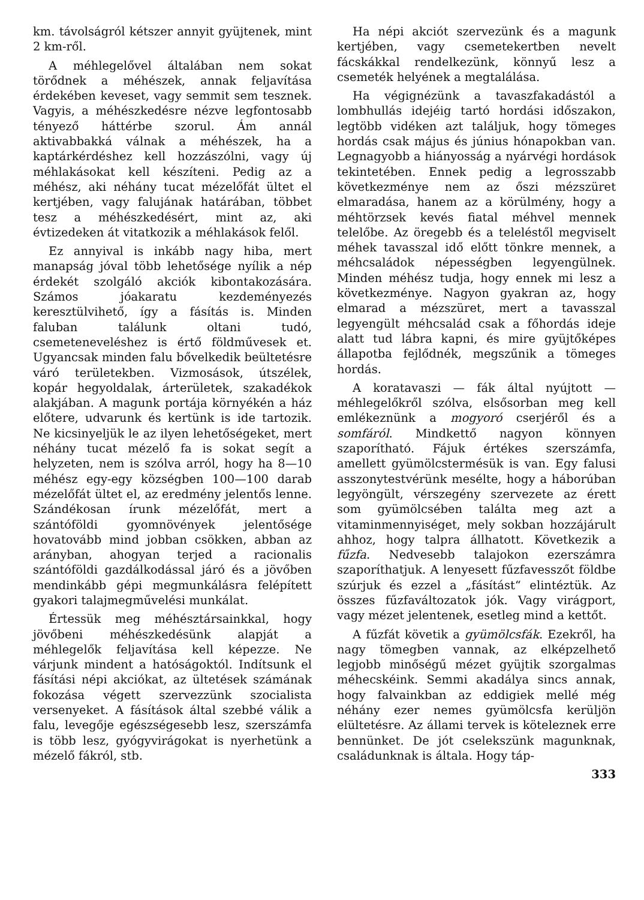km. távolságról kétszer annyit gyüjtenek, mint 2 km-ről.
A méhlegelővel általában nem sokat törődnek a méhészek, annak feljavítása érdekében keveset, vagy semmit sem tesznek. Vagyis, a méhészkedésre nézve legfontosabb tényező háttérbe szorul. Ám annál aktivabbakká válnak a méhészek, ha a kaptárkérdéshez kell hozzászólni, vagy új méhlakásokat kell készíteni. Pedig az a méhész, aki néhány tucat mézelőfát ültet el kertjében, vagy falujának határában, többet tesz a méhészkedésért, mint az, aki évtizedeken át vitatkozik a méhlakások felől.
Ez annyival is inkább nagy hiba, mert manapság jóval több lehetősége nyílik a nép érdekét szolgáló akciók kibontakozására. Számos jóakaratu kezdeményezés keresztülvihető, így a fásítás is. Minden faluban találunk oltani tudó, csemeteneveléshez is értő földművesek et. Ugyancsak minden falu bővelkedik beültetésre váró területekben. Vizmosások, útszélek, kopár hegyoldalak, árterületek, szakadékok alakjában. A magunk portája környékén a ház előtere, udvarunk és kertünk is ide tartozik. Ne kicsinyeljük le az ilyen lehetőségeket, mert néhány tucat mézelő fa is sokat segít a helyzeten, nem is szólva arról, hogy ha 8—10 méhész egy-egy községben 100—100 darab mézelőfát ültet el, az eredmény jelentős lenne. Szándékosan írunk mézelőfát, mert a szántóföldi gyomnövények jelentősége hovatovább mind jobban csökken, abban az arányban, ahogyan terjed a racionalis szántóföldi gazdálkodással járó és a jövőben mendinkább gépi megmunkálásra felépített gyakori talajmegművelési munkálat.
Értessük meg méhésztársainkkal, hogy jövőbeni méhészkedésünk alapját a méhlegelők feljavítása kell képezze. Ne várjunk mindent a hatóságoktól. Indítsunk el fásítási népi akciókat, az ültetések számának fokozása végett szervezzünk szocialista versenyeket. A fásítások által szebbé válik a falu, levegője egészségesebb lesz, szerszámfa is több lesz, gyógyvirágokat is nyerhetünk a mézelő fákról, stb.
Ha népi akciót szervezünk és a magunk kertjében, vagy csemetekertben nevelt fácskákkal rendelkezünk, könnyű lesz a csemeték helyének a megtalálása.
Ha végignézünk a tavaszfakadástól a lombhullás idejéig tartó hordási időszakon, legtöbb vidéken azt találjuk, hogy tömeges hordás csak május és június hónapokban van. Legnagyobb a hiányosság a nyárvégi hordások tekintetében. Ennek pedig a legrosszabb következménye nem az őszi mézszüret elmaradása, hanem az a körülmény, hogy a méhtörzsek kevés fiatal méhvel mennek telelőbe. Az öregebb és a teleléstől megviselt méhek tavasszal idő előtt tönkre mennek, a méhcsaládok népességben legyengülnek. Minden méhész tudja, hogy ennek mi lesz a következménye. Nagyon gyakran az, hogy elmarad a mézszüret, mert a tavasszal legyengült méhcsalád csak a főhordás ideje alatt tud lábra kapni, és mire gyüjtőképes állapotba fejlődnék, megszűnik a tömeges hordás.
A koratavaszi — fák által nyújtott — méhlegelőkről szólva, elsősorban meg kell emlékeznünk a mogyoró cserjéről és a somfáról. Mindkettő nagyon könnyen szaporítható. Fájuk értékes szerszámfa, amellett gyümölcstermésük is van. Egy falusi asszonytestvérünk mesélte, hogy a háborúban legyöngült, vérszegény szervezete az érett som gyümölcsében találta meg azt a vitaminmennyiséget, mely sokban hozzájárult ahhoz, hogy talpra állhatott. Következik a fűzfa. Nedvesebb talajokon ezerszámra szaporíthatjuk. A lenyesett fűzfavesszőt földbe szúrjuk és ezzel a „fásítást“ elintéztük. Az összes fűzfaváltozatok jók. Vagy virágport, vagy mézet jelentenek, esetleg mind a kettőt.
A fűzfát követik a gyümölcsfák. Ezekről, ha nagy tömegben vannak, az elképzelhető legjobb minőségű mézet gyüjtik szorgalmas méhecskéink. Semmi akadálya sincs annak, hogy falvainkban az eddigiek mellé még néhány ezer nemes gyümölcsfa kerüljön elültetésre. Az állami tervek is köteleznek erre bennünket. De jót cselekszünk magunknak, családunknak is általa. Hogy táp-
333